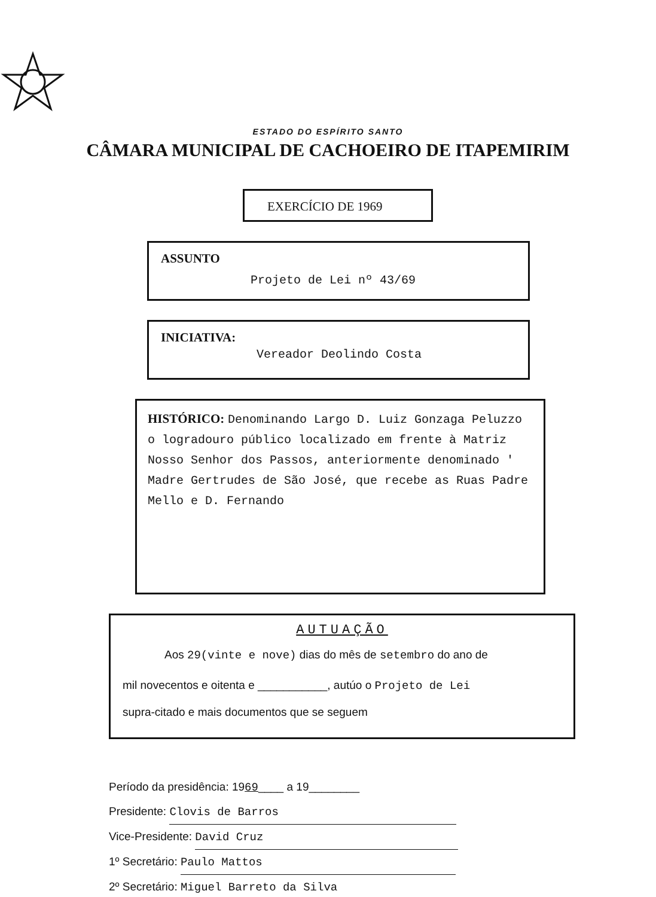ESTADO DO ESPÍRITO SANTO
CÂMARA MUNICIPAL DE CACHOEIRO DE ITAPEMIRIM
EXERCÍCIO DE 1969
ASSUNTO
Projeto de Lei nº 43/69
INICIATIVA:
Vereador Deolindo Costa
HISTÓRICO: Denominando Largo D. Luiz Gonzaga Peluzzo o logradouro público localizado em frente à Matriz Nosso Senhor dos Passos, anteriormente denominado ' Madre Gertrudes de São José, que recebe as Ruas Padre Mello e D. Fernando
AUTUAÇÃO
Aos 29(vinte e nove) dias do mês de setembro do ano de
mil novecentos e oitenta e ___________, autúo o Projeto de Lei
supra-citado e mais documentos que se seguem
Período da presidência: 1969____ a 19________
Presidente: Clovis de Barros
Vice-Presidente: David Cruz
1º Secretário: Paulo Mattos
2º Secretário: Miguel Barreto da Silva